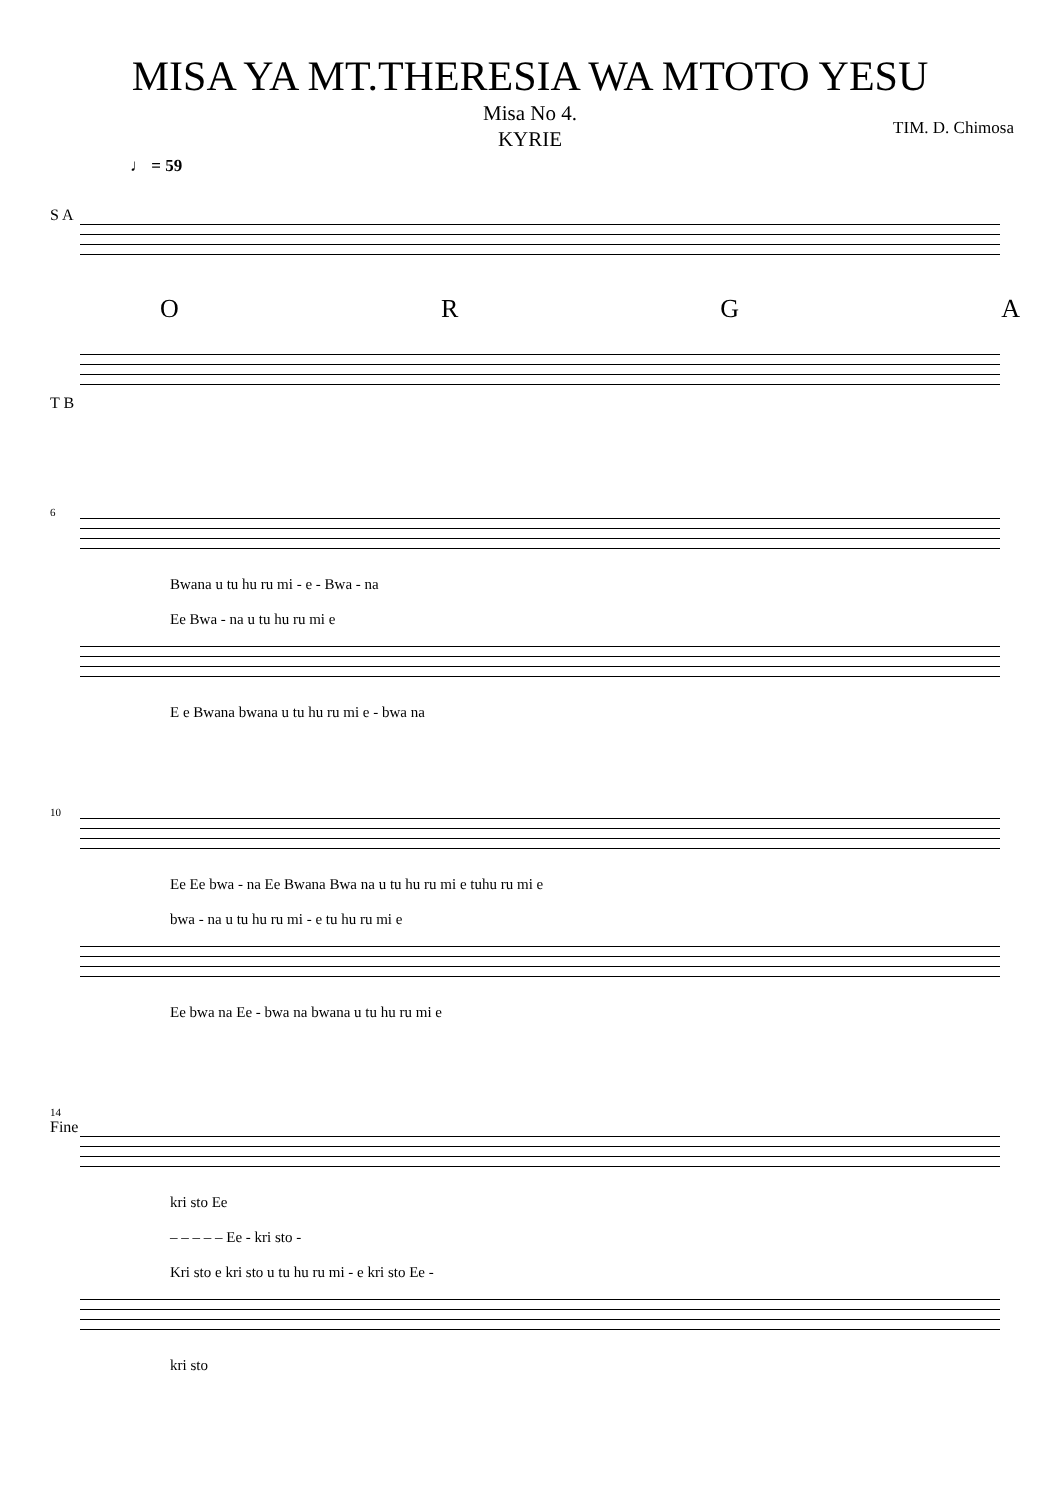MISA YA MT.THERESIA WA MTOTO YESU
Misa No 4.
KYRIE
TIM. D. Chimosa
♩ = 59
S A
ORGA
T B
6
Bwana u tu hu ru mi - e - Bwa - na
Ee Bwa - na u tu hu ru mi e
E e Bwana bwana u tu hu ru mi e - bwa na
10
Ee Ee bwa - na Ee Bwana Bwa na u tu hu ru mi e tuhu ru mi e
bwa - na u tu hu ru mi - e tu hu ru mi e
Ee bwa na Ee - bwa na bwana u tu hu ru mi e
14
Fine
kri sto Ee
– – – – – Ee - kri sto -
Kri sto e kri sto u tu hu ru mi - e kri sto Ee -
kri sto